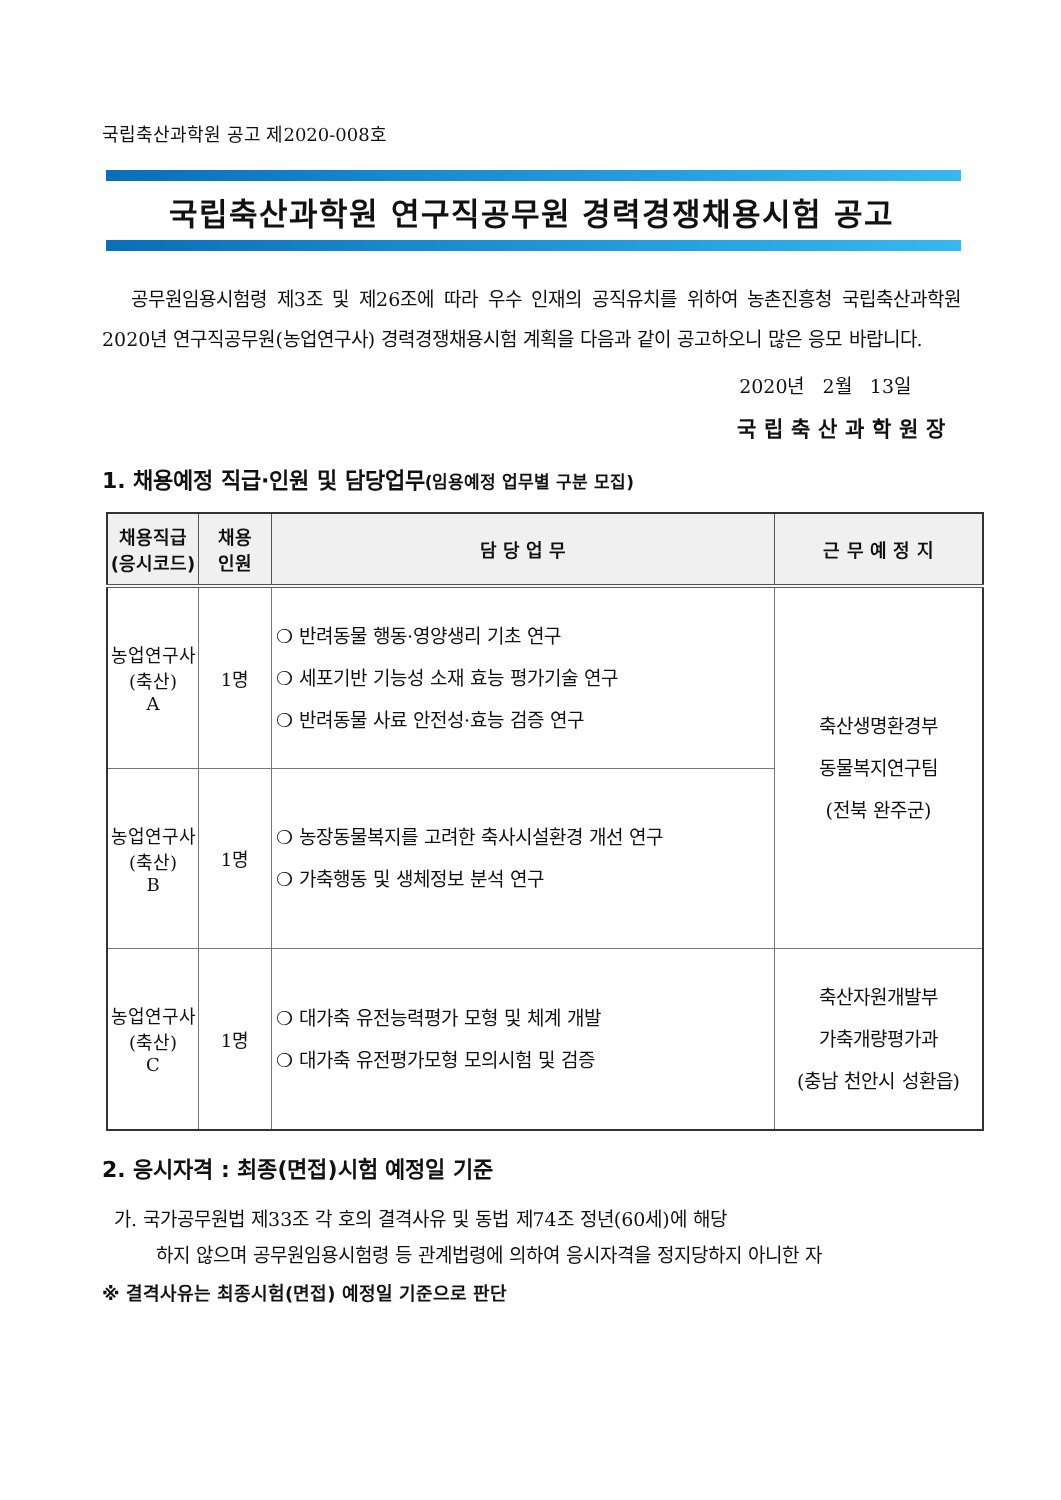국립축산과학원 공고 제2020-008호
국립축산과학원 연구직공무원 경력경쟁채용시험 공고
공무원임용시험령 제3조 및 제26조에 따라 우수 인재의 공직유치를 위하여 농촌진흥청 국립축산과학원 2020년 연구직공무원(농업연구사) 경력경쟁채용시험 계획을 다음과 같이 공고하오니 많은 응모 바랍니다.
2020년 2월 13일
국립축산과학원장
1. 채용예정 직급·인원 및 담당업무(임용예정 업무별 구분 모집)
| 채용직급 (응시코드) | 채용 인원 | 담 당 업 무 | 근 무 예 정 지 |
| --- | --- | --- | --- |
| 농업연구사 (축산) A | 1명 | ❍ 반려동물 행동·영양생리 기초 연구 ❍ 세포기반 기능성 소재 효능 평가기술 연구 ❍ 반려동물 사료 안전성·효능 검증 연구 | 축산생명환경부 동물복지연구팀 (전북 완주군) |
| 농업연구사 (축산) B | 1명 | ❍ 농장동물복지를 고려한 축사시설환경 개선 연구 ❍ 가축행동 및 생체정보 분석 연구 | |
| 농업연구사 (축산) C | 1명 | ❍ 대가축 유전능력평가 모형 및 체계 개발 ❍ 대가축 유전평가모형 모의시험 및 검증 | 축산자원개발부 가축개량평가과 (충남 천안시 성환읍) |
2. 응시자격 : 최종(면접)시험 예정일 기준
가. 국가공무원법 제33조 각 호의 결격사유 및 동법 제74조 정년(60세)에 해당
하지 않으며 공무원임용시험령 등 관계법령에 의하여 응시자격을 정지당하지 아니한 자
※ 결격사유는 최종시험(면접) 예정일 기준으로 판단